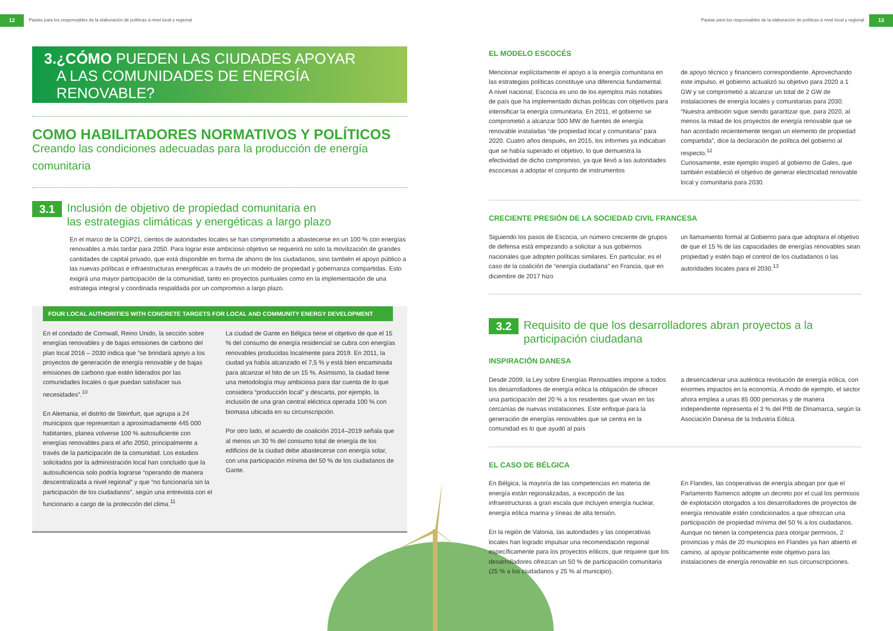12 Pautas para los responsables de la elaboración de políticas a nivel local y regional
Pautas para los responsables de la elaboración de políticas a nivel local y regional 13
3.¿CÓMO PUEDEN LAS CIUDADES APOYAR
A LAS COMUNIDADES DE ENERGÍA
RENOVABLE?
COMO HABILITADORES NORMATIVOS Y POLÍTICOS
Creando las condiciones adecuadas para la producción de energía comunitaria
3.1 Inclusión de objetivo de propiedad comunitaria en
las estrategias climáticas y energéticas a largo plazo
En el marco de la COP21, cientos de autoridades locales se han comprometido a abastecerse en un 100 % con energías renovables a más tardar para 2050. Para lograr este ambicioso objetivo se requerirá no solo la movilización de grandes cantidades de capital privado, que está disponible en forma de ahorro de los ciudadanos, sino también el apoyo público a las nuevas políticas e infraestructuras energéticas a través de un modelo de propiedad y gobernanza compartidas. Esto exigirá una mayor participación de la comunidad, tanto en proyectos puntuales como en la implementación de una estrategia integral y coordinada respaldada por un compromiso a largo plazo.
FOUR LOCAL AUTHORITIES WITH CONCRETE TARGETS FOR LOCAL AND COMMUNITY ENERGY DEVELOPMENT
En el condado de Cornwall, Reino Unido, la sección sobre energías renovables y de bajas emisiones de carbono del plan local 2016 – 2030 indica que “se brindará apoyo a los proyectos de generación de energía renovable y de bajas emisiones de carbono que estén liderados por las comunidades locales o que puedan satisfacer sus necesidades”.<sup>10</sup>
En Alemania, el distrito de Steinfurt, que agrupa a 24 municipios que representan a aproximadamente 445 000 habitantes, planea volverse 100 % autosuficiente con energías renovables para el año 2050, principalmente a través de la participación de la comunidad. Los estudios solicitados por la administración local han concluido que la autosuficiencia solo podría lograrse “operando de manera descentralizada a nivel regional” y que “no funcionaría sin la participación de los ciudadanos”, según una entrevista con el funcionario a cargo de la protección del clima.<sup>11</sup>
La ciudad de Gante en Bélgica tiene el objetivo de que el 15 % del consumo de energía residencial se cubra con energías renovables producidas localmente para 2019. En 2011, la ciudad ya había alcanzado el 7,5 % y está bien encaminada para alcanzar el hito de un 15 %. Asimismo, la ciudad tiene una metodología muy ambiciosa para dar cuenta de lo que considera “producción local” y descarta, por ejemplo, la inclusión de una gran central eléctrica operada 100 % con biomasa ubicada en su circunscripción.
Por otro lado, el acuerdo de coalición 2014–2019 señala que al menos un 30 % del consumo total de energía de los edificios de la ciudad debe abastecerse con energía solar, con una participación mínima del 50 % de los ciudadanos de Gante.
EL MODELO ESCOCÉS
Mencionar explícitamente el apoyo a la energía comunitaria en las estrategias políticas constituye una diferencia fundamental.
A nivel nacional, Escocia es uno de los ejemplos más notables de país que ha implementado dichas políticas con objetivos para intensificar la energía comunitaria. En 2011, el gobierno se comprometió a alcanzar 500 MW de fuentes de energía renovable instaladas “de propiedad local y comunitaria” para 2020. Cuatro años después, en 2015, los informes ya indicaban que se había superado el objetivo, lo que demuestra la efectividad de dicho compromiso, ya que llevó a las autoridades escocesas a adoptar el conjunto de instrumentos
de apoyo técnico y financiero correspondiente. Aprovechando este impulso, el gobierno actualizó su objetivo para 2020 a 1 GW y se comprometió a alcanzar un total de 2 GW de instalaciones de energía locales y comunitarias para 2030. “Nuestra ambición sigue siendo garantizar que, para 2020, al menos la mitad de los proyectos de energía renovable que se han acordado recientemente tengan un elemento de propiedad compartida”, dice la declaración de política del gobierno al respecto.<sup>12</sup>
Curiosamente, este ejemplo inspiró al gobierno de Gales, que también estableció el objetivo de generar electricidad renovable local y comunitaria para 2030.
CRECIENTE PRESIÓN DE LA SOCIEDAD CIVIL FRANCESA
Siguiendo los pasos de Escocia, un número creciente de grupos de defensa está empezando a solicitar a sus gobiernos nacionales que adopten políticas similares. En particular, es el caso de la coalición de “energía ciudadana” en Francia, que en diciembre de 2017 hizo
un llamamiento formal al Gobierno para que adoptara el objetivo de que el 15 % de las capacidades de energías renovables sean propiedad y estén bajo el control de los ciudadanos o las autoridades locales para el 2030.<sup>13</sup>
3.2 Requisito de que los desarrolladores abran proyectos a la
participación ciudadana
INSPIRACIÓN DANESA
Desde 2009, la Ley sobre Energías Renovables impone a todos los desarrolladores de energía eólica la obligación de ofrecer una participación del 20 % a los residentes que vivan en las cercanías de nuevas instalaciones. Este enfoque para la generación de energías renovables que se centra en la comunidad es lo que ayudó al país
a desencadenar una auténtica revolución de energía eólica, con enormes impactos en la economía. A modo de ejemplo, el sector ahora emplea a unas 85 000 personas y de manera independiente representa el 3 % del PIB de Dinamarca, según la Asociación Danesa de la Industria Eólica.
EL CASO DE BÉLGICA
En Bélgica, la mayoría de las competencias en materia de energía están regionalizadas, a excepción de las infraestructuras a gran escala que incluyen energía nuclear, energía eólica marina y líneas de alta tensión.
En la región de Valonia, las autoridades y las cooperativas locales han logrado impulsar una recomendación regional específicamente para los proyectos eólicos, que requiere que los desarrolladores ofrezcan un 50 % de participación comunitaria (25 % a los ciudadanos y 25 % al municipio).
En Flandes, las cooperativas de energía abogan por que el Parlamento flamenco adopte un decreto por el cual los permisos de explotación otorgados a los desarrolladores de proyectos de energía renovable estén condicionados a que ofrezcan una participación de propiedad mínima del 50 % a los ciudadanos. Aunque no tienen la competencia para otorgar permisos, 2 provincias y más de 20 municipios en Flandes ya han abierto el camino, al apoyar políticamente este objetivo para las instalaciones de energía renovable en sus circunscripciones.